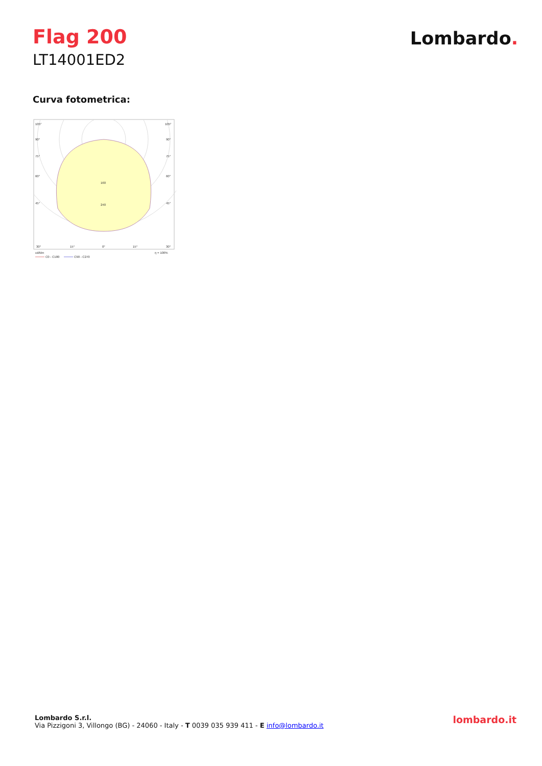Flag 200
LT14001ED2
Lombardo.
Curva fotometrica:
105°
105°
90°
90°
75°
75°
60°
60°
45°
45°
160
240
30°
15°
0°
15°
30°
cd/klm
η = 100%
C0 - C180
C90 - C270
Lombardo S.r.l.
Via Pizzigoni 3, Villongo (BG) - 24060 - Italy - T 0039 035 939 411 - E info@lombardo.it
lombardo.it